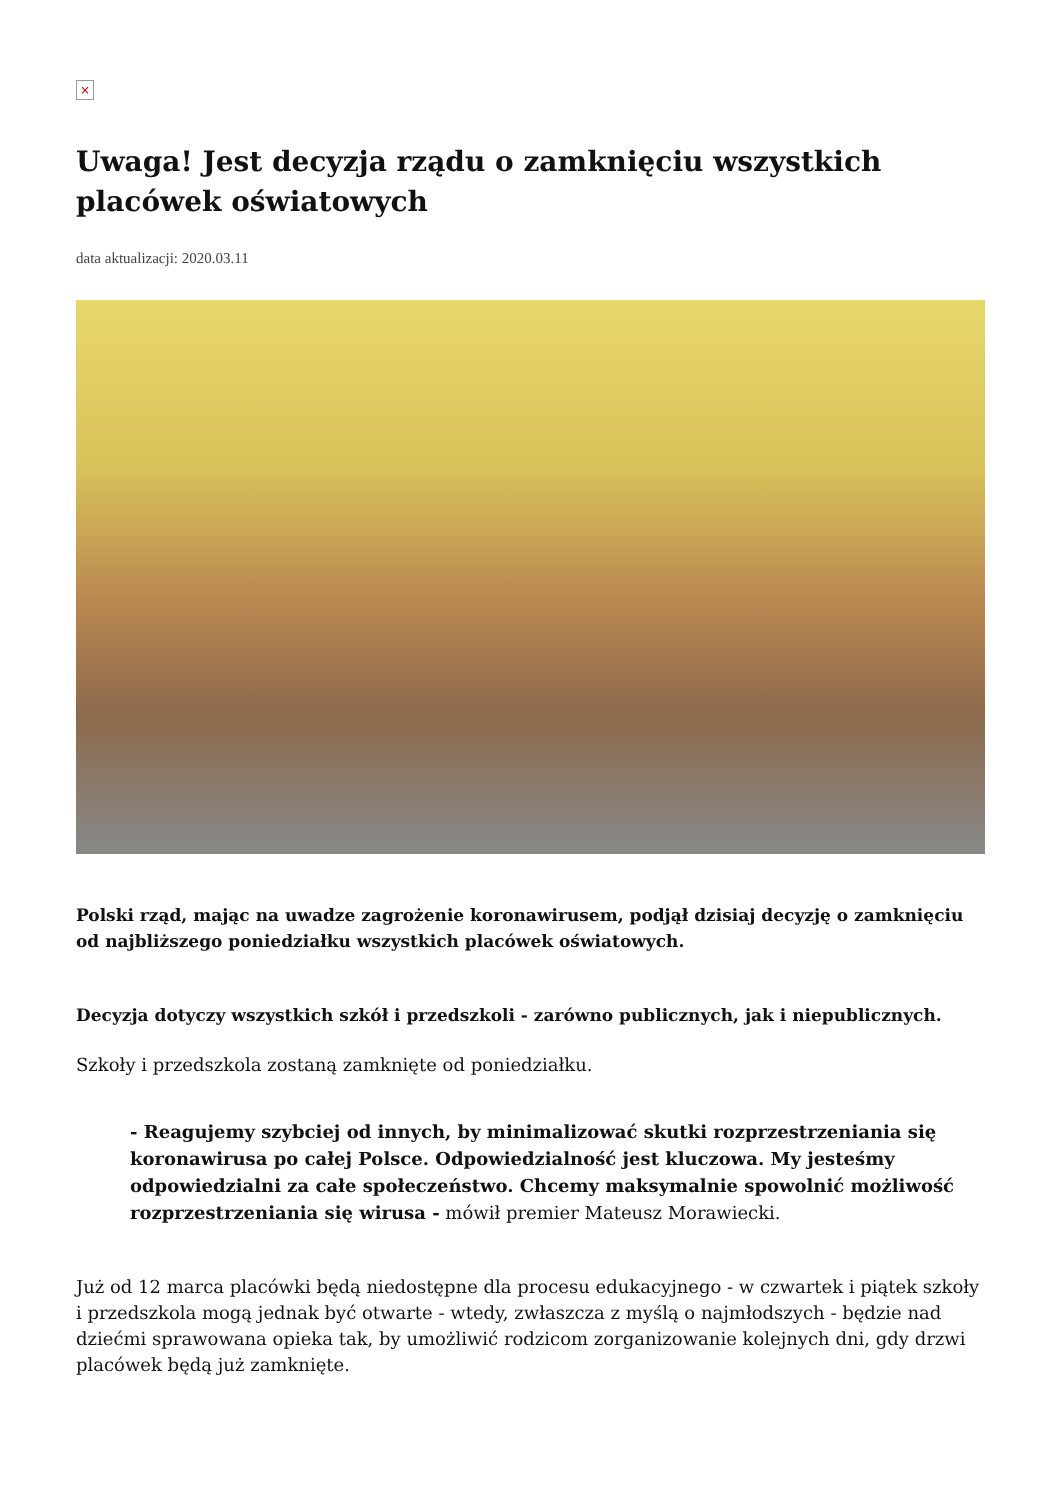×
Uwaga! Jest decyzja rządu o zamknięciu wszystkich placówek oświatowych
data aktualizacji: 2020.03.11
Polski rząd, mając na uwadze zagrożenie koronawirusem, podjął dzisiaj decyzję o zamknięciu od najbliższego poniedziałku wszystkich placówek oświatowych.
Decyzja dotyczy wszystkich szkół i przedszkoli - zarówno publicznych, jak i niepublicznych.
Szkoły i przedszkola zostaną zamknięte od poniedziałku.
- Reagujemy szybciej od innych, by minimalizować skutki rozprzestrzeniania się koronawirusa po całej Polsce. Odpowiedzialność jest kluczowa. My jesteśmy odpowiedzialni za całe społeczeństwo. Chcemy maksymalnie spowolnić możliwość rozprzestrzeniania się wirusa - mówił premier Mateusz Morawiecki.
Już od 12 marca placówki będą niedostępne dla procesu edukacyjnego - w czwartek i piątek szkoły i przedszkola mogą jednak być otwarte - wtedy, zwłaszcza z myślą o najmłodszych - będzie nad dziećmi sprawowana opieka tak, by umożliwić rodzicom zorganizowanie kolejnych dni, gdy drzwi placówek będą już zamknięte.